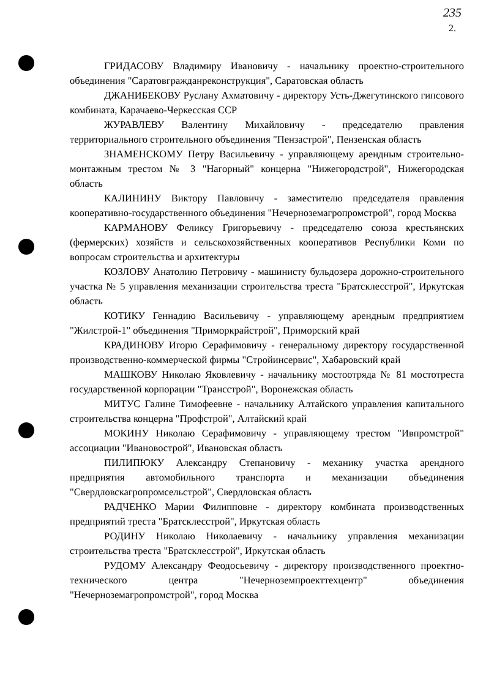235
2.
ГРИДАСОВУ Владимиру Ивановичу - начальнику проектно-строительного объединения "Саратовгражданреконструкция", Саратовская область
ДЖАНИБЕКОВУ Руслану Ахматовичу - директору Усть-Джегутинского гипсового комбината, Карачаево-Черкесская ССР
ЖУРАВЛЕВУ Валентину Михайловичу - председателю правления территориального строительного объединения "Пензастрой", Пензенская область
ЗНАМЕНСКОМУ Петру Васильевичу - управляющему арендным строительно-монтажным трестом № 3 "Нагорный" концерна "Нижегородстрой", Нижегородская область
КАЛИНИНУ Виктору Павловичу - заместителю председателя правления кооперативно-государственного объединения "Нечерноземагропромстрой", город Москва
КАРМАНОВУ Феликсу Григорьевичу - председателю союза крестьянских (фермерских) хозяйств и сельскохозяйственных кооперативов Республики Коми по вопросам строительства и архитектуры
КОЗЛОВУ Анатолию Петровичу - машинисту бульдозера дорожно-строительного участка № 5 управления механизации строительства треста "Братсклесстрой", Иркутская область
КОТИКУ Геннадию Васильевичу - управляющему арендным предприятием "Жилстрой-1" объединения "Приморкрайстрой", Приморский край
КРАДИНОВУ Игорю Серафимовичу - генеральному директору государственной производственно-коммерческой фирмы "Стройинсервис", Хабаровский край
МАШКОВУ Николаю Яковлевичу - начальнику мостоотряда № 81 мостотреста государственной корпорации "Трансстрой", Воронежская область
МИТУС Галине Тимофеевне - начальнику Алтайского управления капитального строительства концерна "Профстрой", Алтайский край
МОКИНУ Николаю Серафимовичу - управляющему трестом "Ивпромстрой" ассоциации "Ивановострой", Ивановская область
ПИЛИПЮКУ Александру Степановичу - механику участка арендного предприятия автомобильного транспорта и механизации объединения "Свердловскагропромсельстрой", Свердловская область
РАДЧЕНКО Марии Филипповне - директору комбината производственных предприятий треста "Братсклесстрой", Иркутская область
РОДИНУ Николаю Николаевичу - начальнику управления механизации строительства треста "Братсклесстрой", Иркутская область
РУДОМУ Александру Феодосьевичу - директору производственного проектно-технического центра "Нечерноземпроекттехцентр" объединения "Нечерноземагропромстрой", город Москва